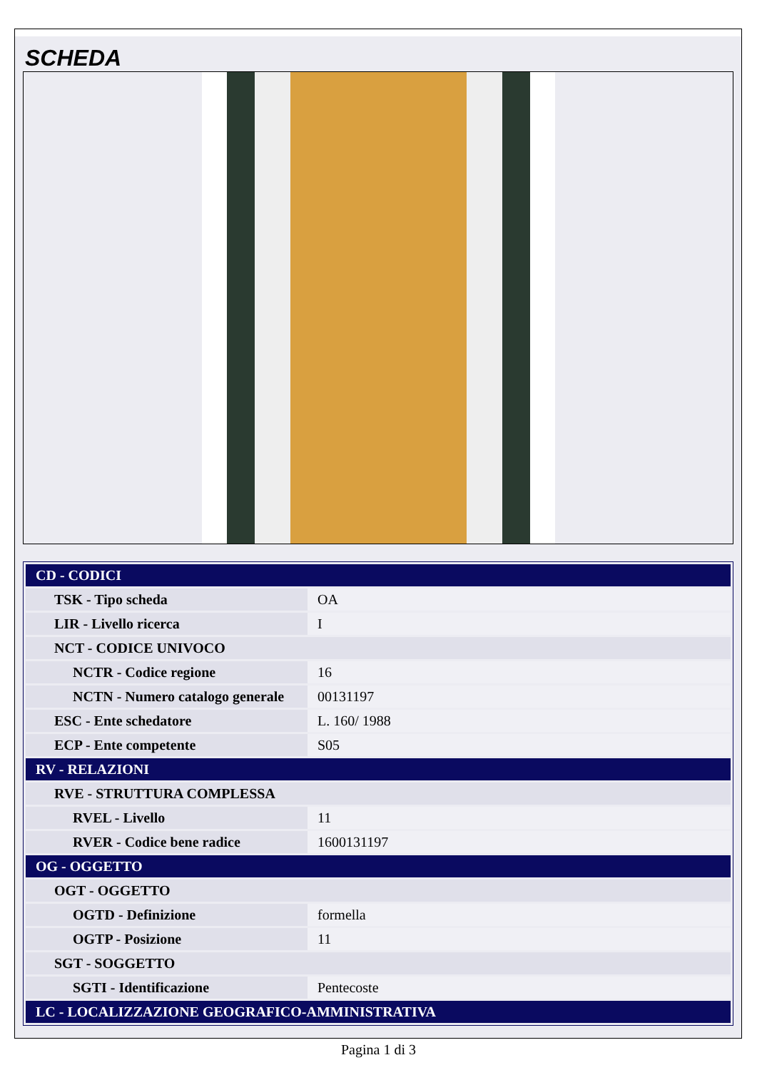SCHEDA
| CD - CODICI | |
| TSK - Tipo scheda | OA |
| LIR - Livello ricerca | I |
| NCT - CODICE UNIVOCO | |
| NCTR - Codice regione | 16 |
| NCTN - Numero catalogo generale | 00131197 |
| ESC - Ente schedatore | L. 160/ 1988 |
| ECP - Ente competente | S05 |
| RV - RELAZIONI | |
| RVE - STRUTTURA COMPLESSA | |
| RVEL - Livello | 11 |
| RVER - Codice bene radice | 1600131197 |
| OG - OGGETTO | |
| OGT - OGGETTO | |
| OGTD - Definizione | formella |
| OGTP - Posizione | 11 |
| SGT - SOGGETTO | |
| SGTI - Identificazione | Pentecoste |
| LC - LOCALIZZAZIONE GEOGRAFICO-AMMINISTRATIVA | |
Pagina 1 di 3